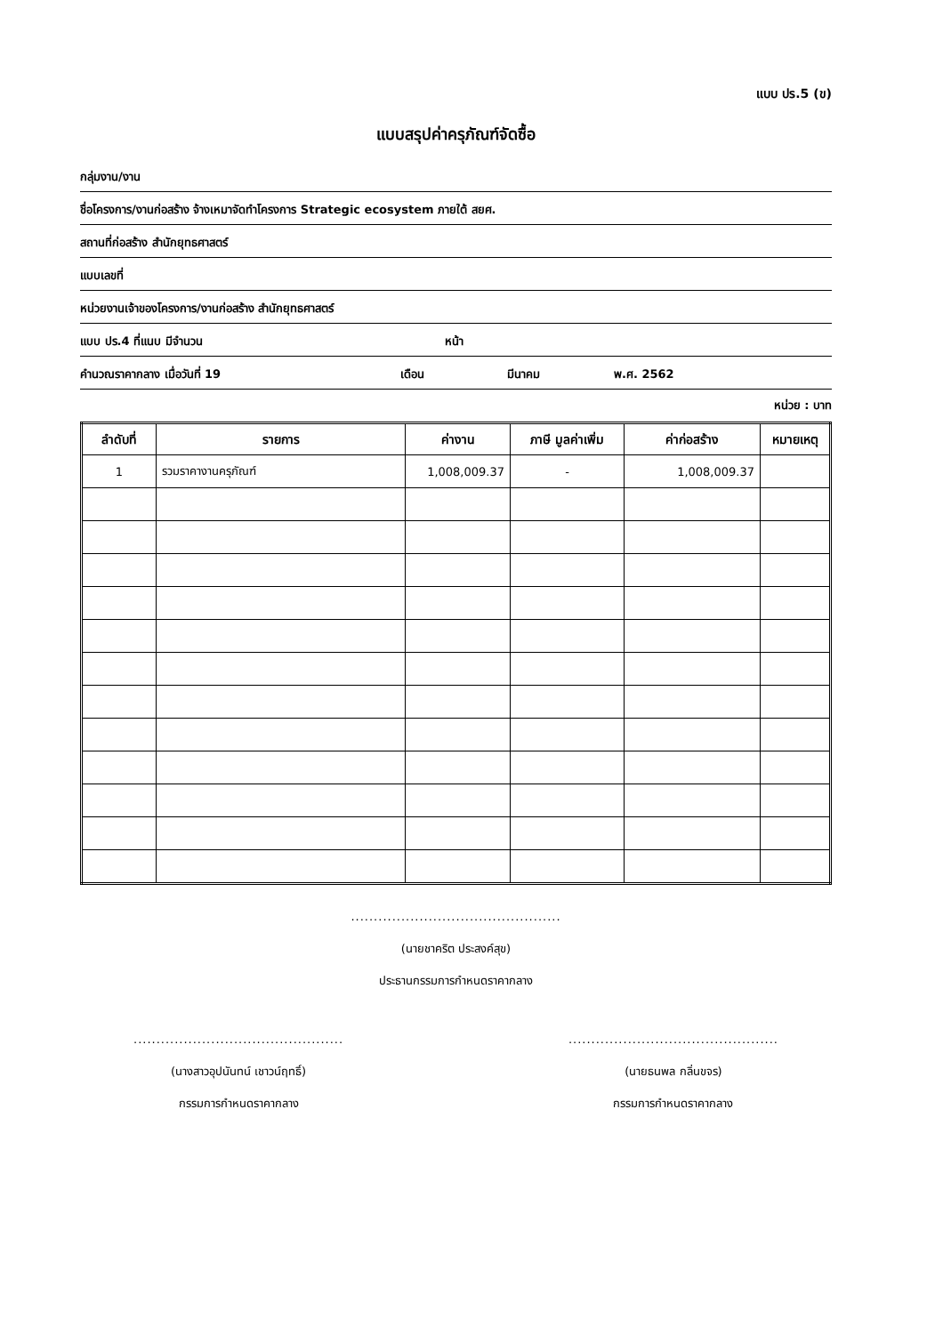แบบ ปร.5 (ข)
แบบสรุปค่าครุภัณฑ์จัดซื้อ
กลุ่มงาน/งาน
ชื่อโครงการ/งานก่อสร้าง จ้างเหมาจัดทำโครงการ Strategic ecosystem ภายใต้ สยศ.
สถานที่ก่อสร้าง สำนักยุทธศาสตร์
แบบเลขที่
หน่วยงานเจ้าของโครงการ/งานก่อสร้าง สำนักยุทธศาสตร์
แบบ ปร.4 ที่แนบ มีจำนวน หน้า
คำนวณราคากลาง เมื่อวันที่ 19 เดือน มีนาคม พ.ศ. 2562
หน่วย : บาท
| ลำดับที่ | รายการ | ค่างาน | ภาษี มูลค่าเพิ่ม | ค่าก่อสร้าง | หมายเหตุ |
| --- | --- | --- | --- | --- | --- |
| 1 | รวมราคางานครุภัณฑ์ | 1,008,009.37 | - | 1,008,009.37 | |
..............................................
(นายชาคริต ประสงค์สุข)
ประธานกรรมการกำหนดราคากลาง
..............................................
(นางสาวอุปนันทน์ เชาวน์ฤทธิ์)
กรรมการกำหนดราคากลาง
..............................................
(นายธนพล กลิ่นขจร)
กรรมการกำหนดราคากลาง